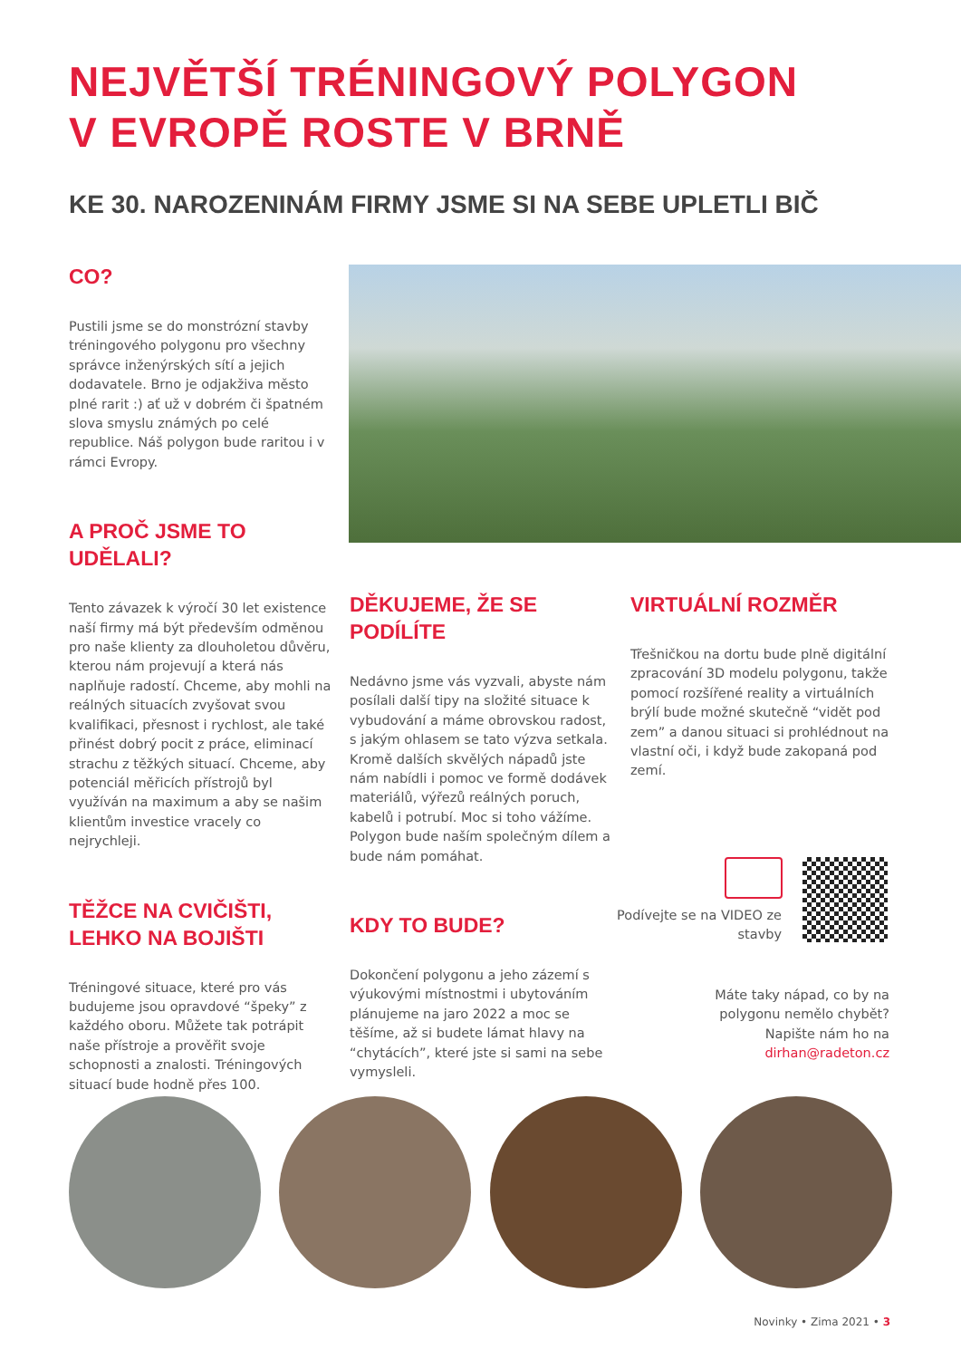NEJVĚTŠÍ TRÉNINGOVÝ POLYGON
V EVROPĚ ROSTE V BRNĚ
KE 30. NAROZENINÁM FIRMY JSME SI NA SEBE UPLETLI BIČ
CO?
Pustili jsme se do monstrózní stavby tréningového polygonu pro všechny správce inženýrských sítí a jejich dodavatele. Brno je odjakživa město plné rarit :) ať už v dobrém či špatném slova smyslu známých po celé republice. Náš polygon bude raritou i v rámci Evropy.
A PROČ JSME TO UDĚLALI?
Tento závazek k výročí 30 let existence naší firmy má být především odměnou pro naše klienty za dlouholetou důvěru, kterou nám projevují a která nás naplňuje radostí. Chceme, aby mohli na reálných situacích zvyšovat svou kvalifikaci, přesnost i rychlost, ale také přinést dobrý pocit z práce, eliminací strachu z těžkých situací. Chceme, aby potenciál měřicích přístrojů byl využíván na maximum a aby se našim klientům investice vracely co nejrychleji.
TĚŽCE NA CVIČIŠTI, LEHKO NA BOJIŠTI
Tréningové situace, které pro vás budujeme jsou opravdové “špeky” z každého oboru. Můžete tak potrápit naše přístroje a prověřit svoje schopnosti a znalosti. Tréningových situací bude hodně přes 100.
DĚKUJEME, ŽE SE PODÍLÍTE
Nedávno jsme vás vyzvali, abyste nám posílali další tipy na složité situace k vybudování a máme obrovskou radost, s jakým ohlasem se tato výzva setkala. Kromě dalších skvělých nápadů jste nám nabídli i pomoc ve formě dodávek materiálů, výřezů reálných poruch, kabelů i potrubí. Moc si toho vážíme. Polygon bude naším společným dílem a bude nám pomáhat.
KDY TO BUDE?
Dokončení polygonu a jeho zázemí s výukovými místnostmi i ubytováním plánujeme na jaro 2022 a moc se těšíme, až si budete lámat hlavy na “chytácích”, které jste si sami na sebe vymysleli.
VIRTUÁLNÍ ROZMĚR
Třešničkou na dortu bude plně digitální zpracování 3D modelu polygonu, takže pomocí rozšířené reality a virtuálních brýlí bude možné skutečně “vidět pod zem” a danou situaci si prohlédnout na vlastní oči, i když bude zakopaná pod zemí.
Podívejte se na VIDEO ze stavby
Máte taky nápad, co by na polygonu nemělo chybět? Napište nám ho na dirhan@radeton.cz
Novinky • Zima 2021 • 3